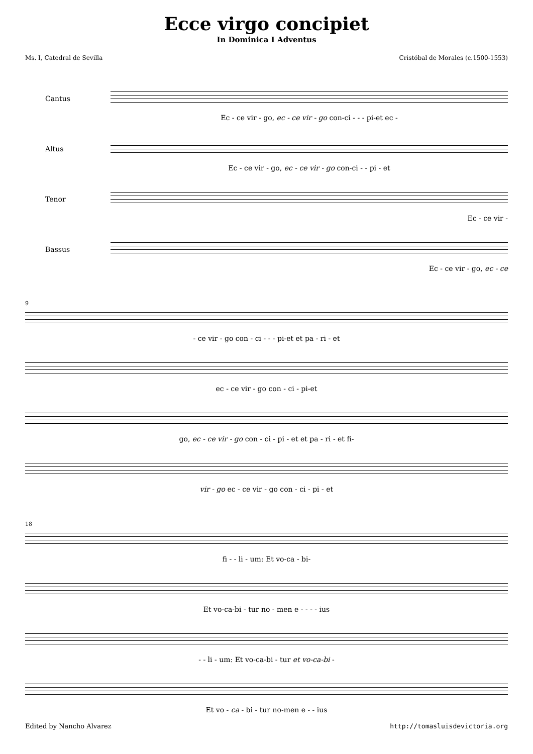Ecce virgo concipiet
In Dominica I Adventus
Ms. I, Catedral de Sevilla Cristóbal de Morales (c.1500-1553)
Cantus
Ec - ce vir - go, ec - ce vir - go con-ci - - - pi-et ec -
Altus
Ec - ce vir - go, ec - ce vir - go con-ci - - pi - et
Tenor
Ec - ce vir -
Bassus
Ec - ce vir - go, ec - ce
9
- ce vir - go con - ci - - - pi-et et pa - ri - et
ec - ce vir - go con - ci - pi-et
go, ec - ce vir - go con - ci - pi - et et pa - ri - et fi-
vir - go ec - ce vir - go con - ci - pi - et
18
fi - - li - um: Et vo-ca - bi-
Et vo-ca-bi - tur no - men e - - - - ius
- - li - um: Et vo-ca-bi - tur et vo-ca-bi -
Et vo - ca - bi - tur no-men e - - ius
Edited by Nancho Alvarez http://tomasluisdevictoria.org